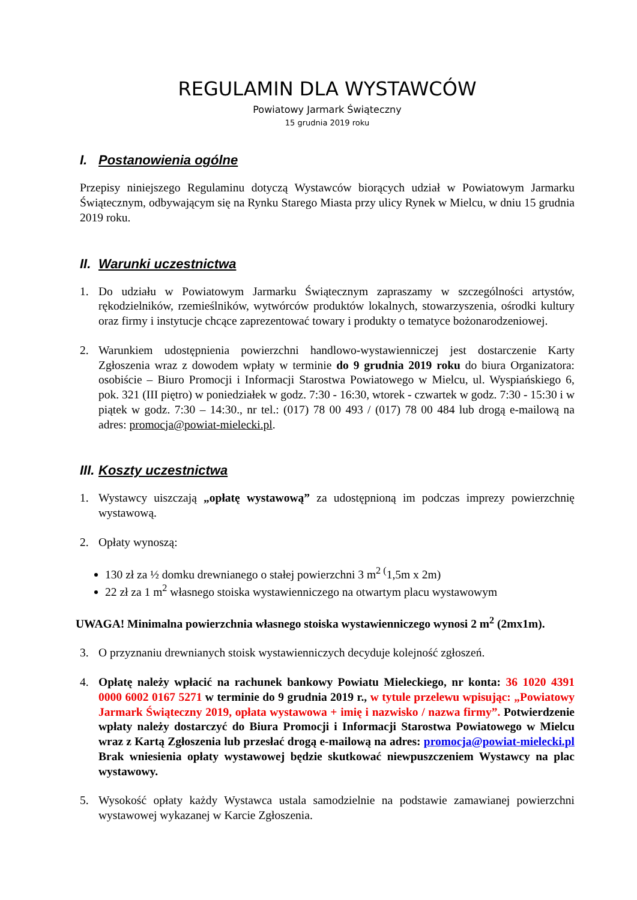REGULAMIN DLA WYSTAWCÓW
Powiatowy Jarmark Świąteczny
15 grudnia 2019 roku
I. Postanowienia ogólne
Przepisy niniejszego Regulaminu dotyczą Wystawców biorących udział w Powiatowym Jarmarku Świątecznym, odbywającym się na Rynku Starego Miasta przy ulicy Rynek w Mielcu, w dniu 15 grudnia 2019 roku.
II. Warunki uczestnictwa
1. Do udziału w Powiatowym Jarmarku Świątecznym zapraszamy w szczególności artystów, rękodzielników, rzemieślników, wytwórców produktów lokalnych, stowarzyszenia, ośrodki kultury oraz firmy i instytucje chcące zaprezentować towary i produkty o tematyce bożonarodzeniowej.
2. Warunkiem udostępnienia powierzchni handlowo-wystawienniczej jest dostarczenie Karty Zgłoszenia wraz z dowodem wpłaty w terminie do 9 grudnia 2019 roku do biura Organizatora: osobiście – Biuro Promocji i Informacji Starostwa Powiatowego w Mielcu, ul. Wyspiańskiego 6, pok. 321 (III piętro) w poniedziałek w godz. 7:30 - 16:30, wtorek - czwartek w godz. 7:30 - 15:30 i w piątek w godz. 7:30 – 14:30., nr tel.: (017) 78 00 493 / (017) 78 00 484 lub drogą e-mailową na adres: promocja@powiat-mielecki.pl.
III. Koszty uczestnictwa
1. Wystawcy uiszczają „opłatę wystawową” za udostępnioną im podczas imprezy powierzchnię wystawową.
2. Opłaty wynoszą:
130 zł za ½ domku drewnianego o stałej powierzchni 3 m<sup>2 (</sup>1,5m x 2m)
22 zł za 1 m<sup>2</sup> własnego stoiska wystawienniczego na otwartym placu wystawowym
UWAGA! Minimalna powierzchnia własnego stoiska wystawienniczego wynosi 2 m<sup>2</sup> (2mx1m).
3. O przyznaniu drewnianych stoisk wystawienniczych decyduje kolejność zgłoszeń.
4. Opłatę należy wpłacić na rachunek bankowy Powiatu Mieleckiego, nr konta: 36 1020 4391 0000 6002 0167 5271 w terminie do 9 grudnia 2019 r., w tytule przelewu wpisując: „Powiatowy Jarmark Świąteczny 2019, opłata wystawowa + imię i nazwisko / nazwa firmy”. Potwierdzenie wpłaty należy dostarczyć do Biura Promocji i Informacji Starostwa Powiatowego w Mielcu wraz z Kartą Zgłoszenia lub przesłać drogą e-mailową na adres: promocja@powiat-mielecki.pl Brak wniesienia opłaty wystawowej będzie skutkować niewpuszczeniem Wystawcy na plac wystawowy.
5. Wysokość opłaty każdy Wystawca ustala samodzielnie na podstawie zamawianej powierzchni wystawowej wykazanej w Karcie Zgłoszenia.